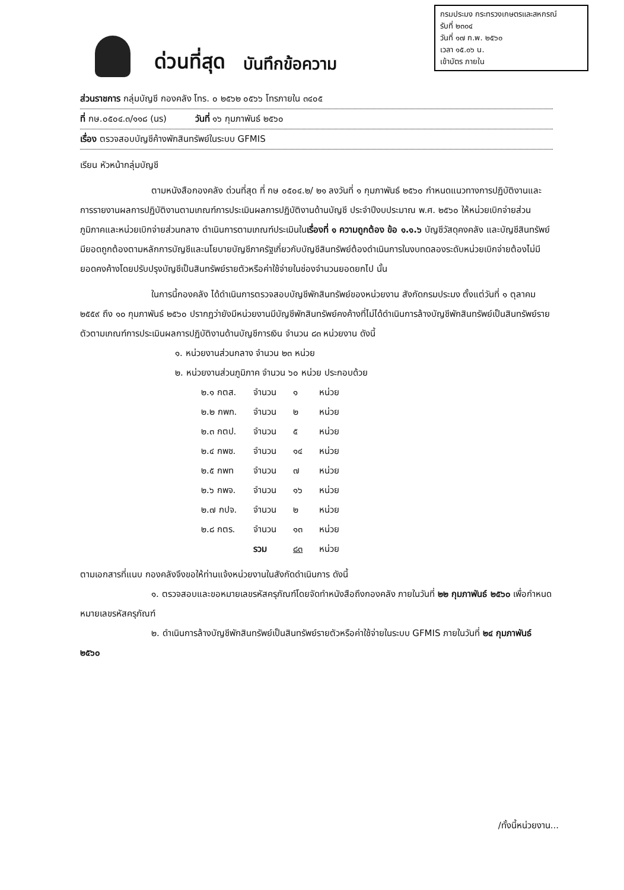กรมประมง กระทรวงเกษตรและสหกรณ์
รับที่ ๒๓๐๔
วันที่ ๑๗ ก.พ. ๒๕๖๐
เวลา ๑๕.๐๖ น.
เข้าบัตร ภายใน
ด่วนที่สุด บันทึกข้อความ
ส่วนราชการ กลุ่มบัญชี กองคลัง โทร. ๐ ๒๕๖๒ ๐๕๖๖ โทรภายใน ๓๔๐๕
ที่ กษ.๐๕๐๔.๓/๑๑๘ (นร) วันที่ ๑๖ กุมภาพันธ์ ๒๕๖๐
เรื่อง ตรวจสอบบัญชีค้างพักสินทรัพย์ในระบบ GFMIS
เรียน หัวหน้ากลุ่มบัญชี
ตามหนังสือกองคลัง ด่วนที่สุด ที่ กษ ๐๕๐๔.๒/ ๒๑ ลงวันที่ ๑ กุมภาพันธ์ ๒๕๖๐ กำหนดแนวทางการปฏิบัติงานและการรายงานผลการปฏิบัติงานตามเกณฑ์การประเมินผลการปฏิบัติงานด้านบัญชี ประจำปีงบประมาณ พ.ศ. ๒๕๖๐ ให้หน่วยเบิกจ่ายส่วนภูมิภาคและหน่วยเบิกจ่ายส่วนกลาง ดำเนินการตามเกณฑ์ประเมินในเรื่องที่ ๑ ความถูกต้อง ข้อ ๑.๑.๖ บัญชีวัสดุคงคลัง และบัญชีสินทรัพย์มียอดถูกต้องตามหลักการบัญชีและนโยบายบัญชีภาครัฐเกี่ยวกับบัญชีสินทรัพย์ต้องดำเนินการในงบทดลองระดับหน่วยเบิกจ่ายต้องไม่มียอดคงค้างโดยปรับปรุงบัญชีเป็นสินทรัพย์รายตัวหรือค่าใช้จ่ายในช่องจำนวนยอดยกไป นั้น
ในการนี้กองคลัง ได้ดำเนินการตรวจสอบบัญชีพักสินทรัพย์ของหน่วยงาน สังกัดกรมประมง ตั้งแต่วันที่ ๑ ตุลาคม ๒๕๕๙ ถึง ๑๐ กุมภาพันธ์ ๒๕๖๐ ปรากฏว่ายังมีหน่วยงานมีบัญชีพักสินทรัพย์คงค้างที่ไม่ได้ดำเนินการล้างบัญชีพักสินทรัพย์เป็นสินทรัพย์รายตัวตามเกณฑ์การประเมินผลการปฏิบัติงานด้านบัญชีการเงิน จำนวน ๘๓ หน่วยงาน ดังนี้
๑. หน่วยงานส่วนกลาง จำนวน ๒๓ หน่วย
๒. หน่วยงานส่วนภูมิภาค จำนวน ๖๐ หน่วย ประกอบด้วย
| ๒.๑ กตส. | จำนวน | ๑ | หน่วย |
| ๒.๒ กพก. | จำนวน | ๒ | หน่วย |
| ๒.๓ กตป. | จำนวน | ๕ | หน่วย |
| ๒.๔ กพช. | จำนวน | ๑๔ | หน่วย |
| ๒.๕ กพท | จำนวน | ๗ | หน่วย |
| ๒.๖ กพจ. | จำนวน | ๑๖ | หน่วย |
| ๒.๗ กปจ. | จำนวน | ๒ | หน่วย |
| ๒.๘ กตร. | จำนวน | ๑๓ | หน่วย |
| | รวม | ๘๓ | หน่วย |
ตามเอกสารที่แนบ กองคลังจึงขอให้ท่านแจ้งหน่วยงานในสังกัดดำเนินการ ดังนี้
๑. ตรวจสอบและขอหมายเลขรหัสครุภัณฑ์โดยจัดทำหนังสือถึงกองคลัง ภายในวันที่ ๒๒ กุมภาพันธ์ ๒๕๖๐ เพื่อกำหนดหมายเลขรหัสครุภัณฑ์
๒. ดำเนินการล้างบัญชีพักสินทรัพย์เป็นสินทรัพย์รายตัวหรือค่าใช้จ่ายในระบบ GFMIS ภายในวันที่ ๒๔ กุมภาพันธ์ ๒๕๖๐
/ทั้งนี้หน่วยงาน...